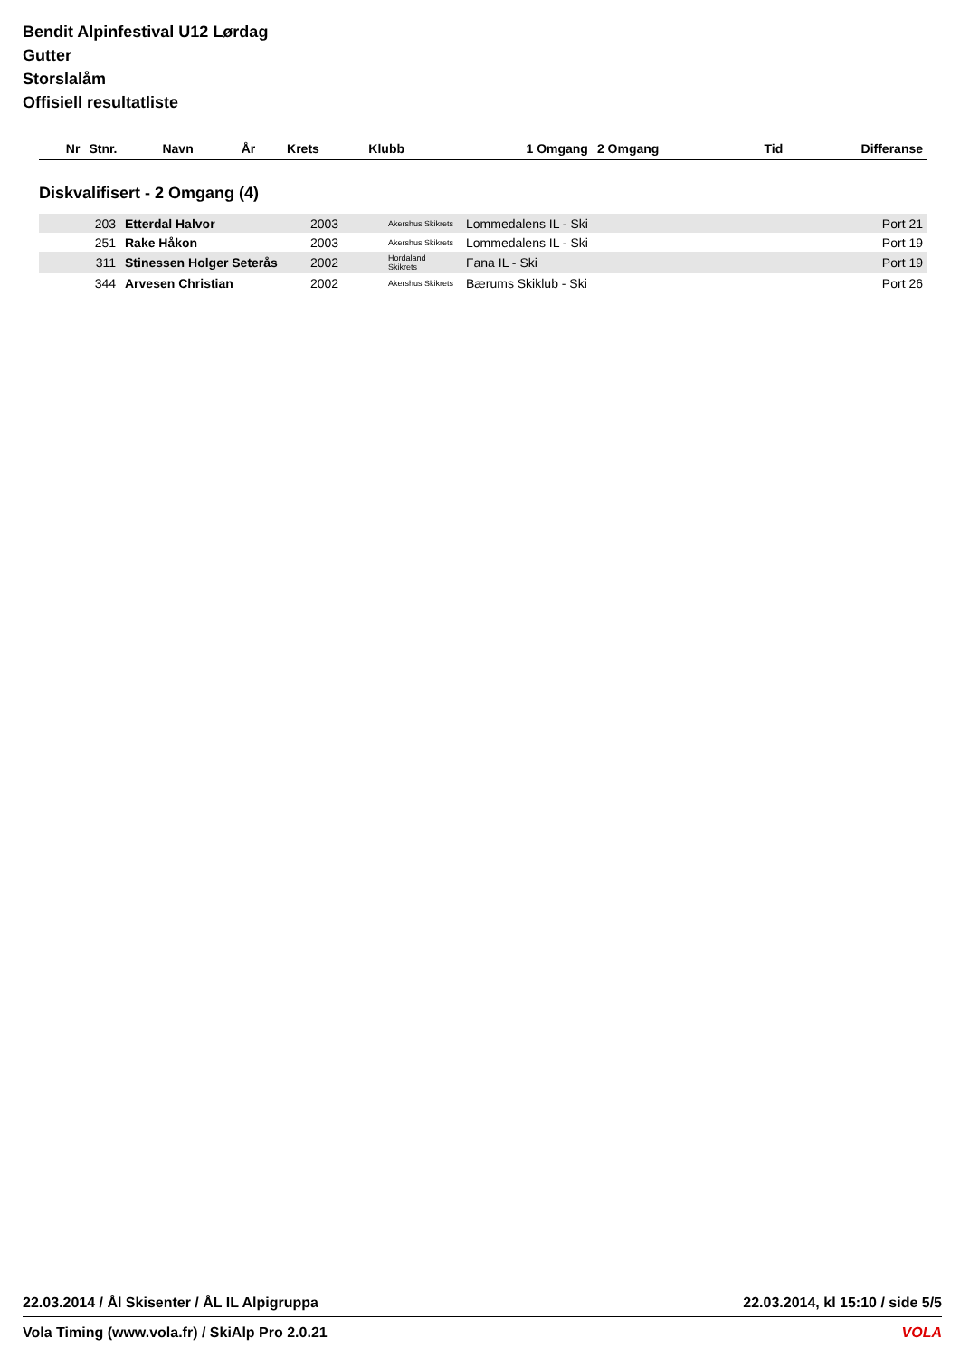Bendit Alpinfestival U12 Lørdag
Gutter
Storslalåm
Offisiell resultatliste
| Nr | Stnr. | Navn | År | Krets | Klubb | 1 Omgang | 2 Omgang | Tid | Differanse |
| --- | --- | --- | --- | --- | --- | --- | --- | --- | --- |
Diskvalifisert - 2 Omgang (4)
| | 203 | Etterdal Halvor | 2003 | Akershus Skikrets | Lommedalens IL - Ski | | | | Port 21 |
| | 251 | Rake Håkon | 2003 | Akershus Skikrets | Lommedalens IL - Ski | | | | Port 19 |
| | 311 | Stinessen Holger Seterås | 2002 | Hordaland Skikrets | Fana IL - Ski | | | | Port 19 |
| | 344 | Arvesen Christian | 2002 | Akershus Skikrets | Bærums Skiklub - Ski | | | | Port 26 |
22.03.2014 / Ål Skisenter / ÅL IL Alpigruppa 22.03.2014, kl 15:10 / side 5/5
Vola Timing (www.vola.fr) / SkiAlp Pro 2.0.21 VOLA